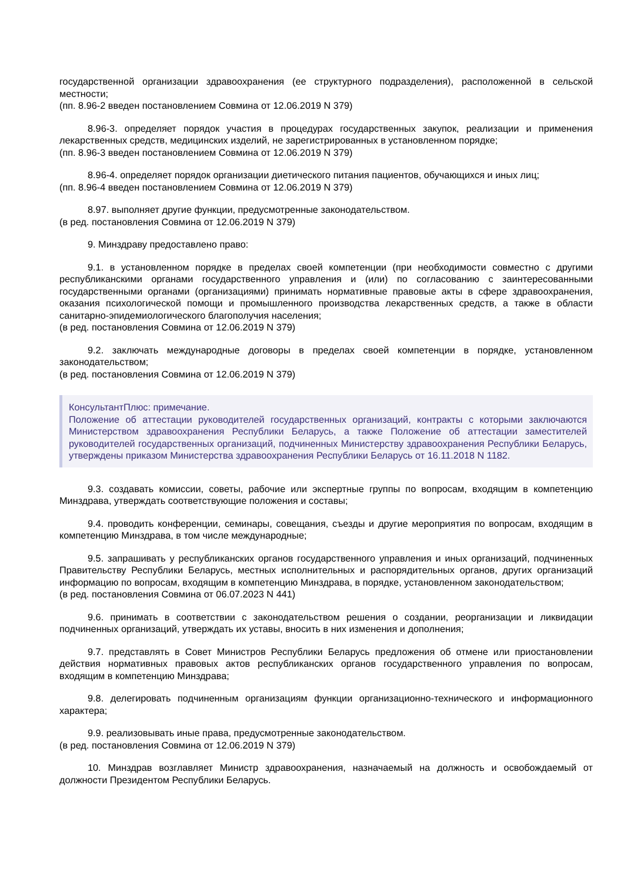государственной организации здравоохранения (ее структурного подразделения), расположенной в сельской местности;
(пп. 8.96-2 введен постановлением Совмина от 12.06.2019 N 379)
8.96-3. определяет порядок участия в процедурах государственных закупок, реализации и применения лекарственных средств, медицинских изделий, не зарегистрированных в установленном порядке;
(пп. 8.96-3 введен постановлением Совмина от 12.06.2019 N 379)
8.96-4. определяет порядок организации диетического питания пациентов, обучающихся и иных лиц;
(пп. 8.96-4 введен постановлением Совмина от 12.06.2019 N 379)
8.97. выполняет другие функции, предусмотренные законодательством.
(в ред. постановления Совмина от 12.06.2019 N 379)
9. Минздраву предоставлено право:
9.1. в установленном порядке в пределах своей компетенции (при необходимости совместно с другими республиканскими органами государственного управления и (или) по согласованию с заинтересованными государственными органами (организациями) принимать нормативные правовые акты в сфере здравоохранения, оказания психологической помощи и промышленного производства лекарственных средств, а также в области санитарно-эпидемиологического благополучия населения;
(в ред. постановления Совмина от 12.06.2019 N 379)
9.2. заключать международные договоры в пределах своей компетенции в порядке, установленном законодательством;
(в ред. постановления Совмина от 12.06.2019 N 379)
КонсультантПлюс: примечание.
Положение об аттестации руководителей государственных организаций, контракты с которыми заключаются Министерством здравоохранения Республики Беларусь, а также Положение об аттестации заместителей руководителей государственных организаций, подчиненных Министерству здравоохранения Республики Беларусь, утверждены приказом Министерства здравоохранения Республики Беларусь от 16.11.2018 N 1182.
9.3. создавать комиссии, советы, рабочие или экспертные группы по вопросам, входящим в компетенцию Минздрава, утверждать соответствующие положения и составы;
9.4. проводить конференции, семинары, совещания, съезды и другие мероприятия по вопросам, входящим в компетенцию Минздрава, в том числе международные;
9.5. запрашивать у республиканских органов государственного управления и иных организаций, подчиненных Правительству Республики Беларусь, местных исполнительных и распорядительных органов, других организаций информацию по вопросам, входящим в компетенцию Минздрава, в порядке, установленном законодательством;
(в ред. постановления Совмина от 06.07.2023 N 441)
9.6. принимать в соответствии с законодательством решения о создании, реорганизации и ликвидации подчиненных организаций, утверждать их уставы, вносить в них изменения и дополнения;
9.7. представлять в Совет Министров Республики Беларусь предложения об отмене или приостановлении действия нормативных правовых актов республиканских органов государственного управления по вопросам, входящим в компетенцию Минздрава;
9.8. делегировать подчиненным организациям функции организационно-технического и информационного характера;
9.9. реализовывать иные права, предусмотренные законодательством.
(в ред. постановления Совмина от 12.06.2019 N 379)
10. Минздрав возглавляет Министр здравоохранения, назначаемый на должность и освобождаемый от должности Президентом Республики Беларусь.